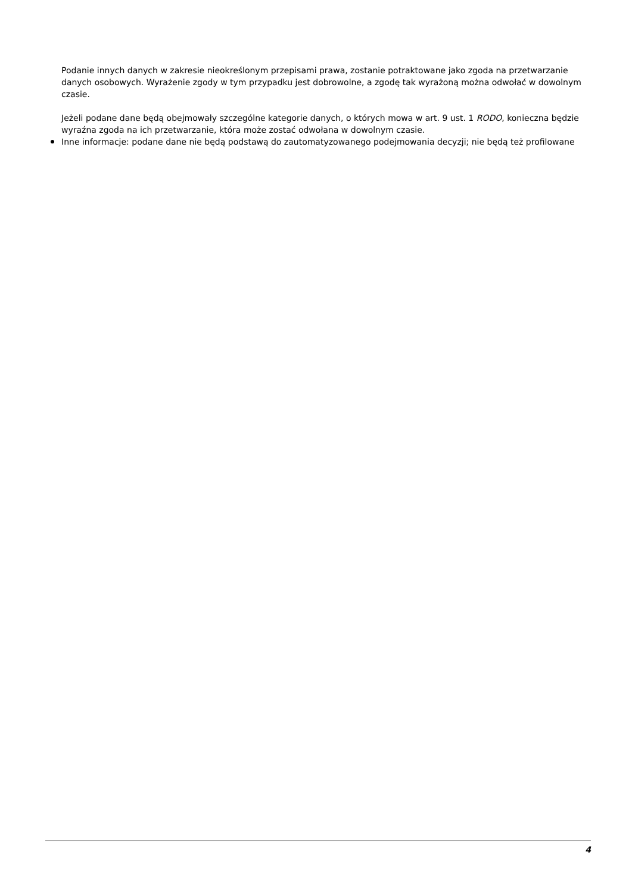Podanie innych danych w zakresie nieokreślonym przepisami prawa, zostanie potraktowane jako zgoda na przetwarzanie danych osobowych. Wyrażenie zgody w tym przypadku jest dobrowolne, a zgodę tak wyrażoną można odwołać w dowolnym czasie.
Jeżeli podane dane będą obejmowały szczególne kategorie danych, o których mowa w art. 9 ust. 1 RODO, konieczna będzie wyraźna zgoda na ich przetwarzanie, która może zostać odwołana w dowolnym czasie.
Inne informacje: podane dane nie będą podstawą do zautomatyzowanego podejmowania decyzji; nie będą też profilowane
4